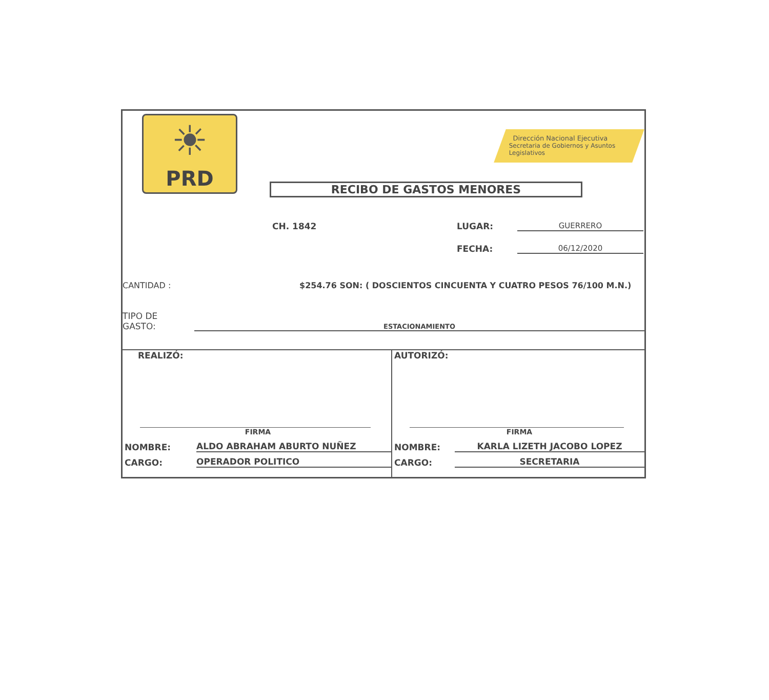☀
PRD
Dirección Nacional Ejecutiva
Secretaria de Gobiernos y Asuntos Legislativos
RECIBO DE GASTOS MENORES
CH. 1842 LUGAR: GUERRERO
FECHA: 06/12/2020
CANTIDAD : $254.76 SON: ( DOSCIENTOS CINCUENTA Y CUATRO PESOS 76/100 M.N.)
TIPO DE
GASTO: ESTACIONAMIENTO
REALIZÓ:
FIRMA
NOMBRE: ALDO ABRAHAM ABURTO NUÑEZ
CARGO: OPERADOR POLITICO
AUTORIZÓ:
FIRMA
NOMBRE: KARLA LIZETH JACOBO LOPEZ
CARGO: SECRETARIA